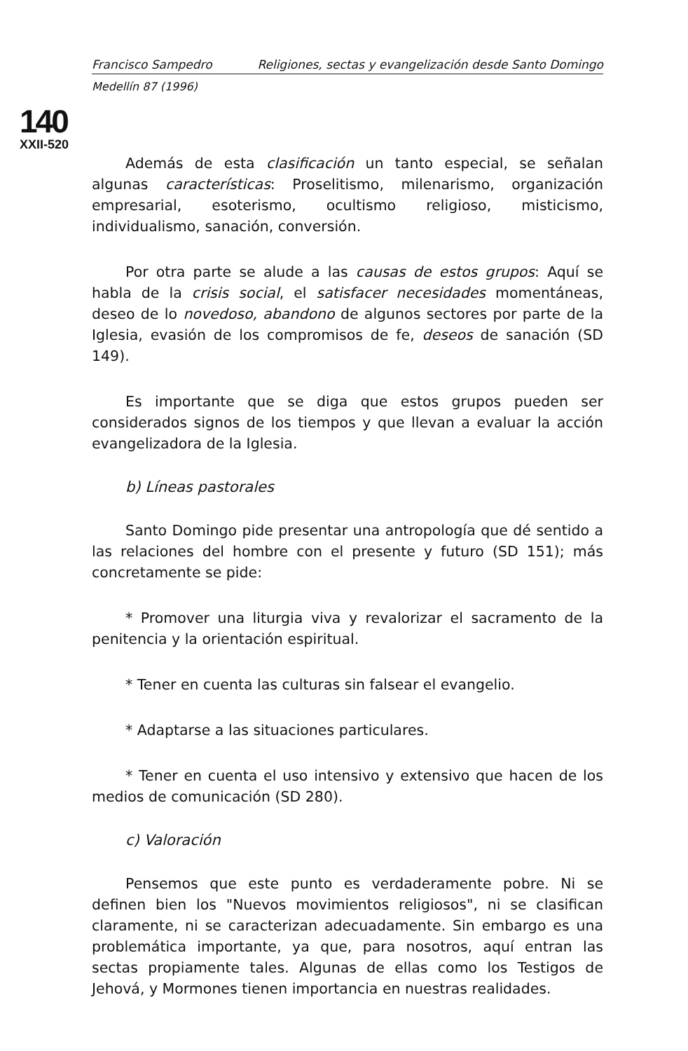140
XXII-520
Francisco Sampedro Religiones, sectas y evangelización desde Santo Domingo
Medellín 87 (1996)
Además de esta clasificación un tanto especial, se señalan algunas características: Proselitismo, milenarismo, organización empresarial, esoterismo, ocultismo religioso, misticismo, individualismo, sanación, conversión.
Por otra parte se alude a las causas de estos grupos: Aquí se habla de la crisis social, el satisfacer necesidades momentáneas, deseo de lo novedoso, abandono de algunos sectores por parte de la Iglesia, evasión de los compromisos de fe, deseos de sanación (SD 149).
Es importante que se diga que estos grupos pueden ser considerados signos de los tiempos y que llevan a evaluar la acción evangelizadora de la Iglesia.
b) Líneas pastorales
Santo Domingo pide presentar una antropología que dé sentido a las relaciones del hombre con el presente y futuro (SD 151); más concretamente se pide:
* Promover una liturgia viva y revalorizar el sacramento de la penitencia y la orientación espiritual.
* Tener en cuenta las culturas sin falsear el evangelio.
* Adaptarse a las situaciones particulares.
* Tener en cuenta el uso intensivo y extensivo que hacen de los medios de comunicación (SD 280).
c) Valoración
Pensemos que este punto es verdaderamente pobre. Ni se definen bien los "Nuevos movimientos religiosos", ni se clasifican claramente, ni se caracterizan adecuadamente. Sin embargo es una problemática importante, ya que, para nosotros, aquí entran las sectas propiamente tales. Algunas de ellas como los Testigos de Jehová, y Mormones tienen importancia en nuestras realidades.